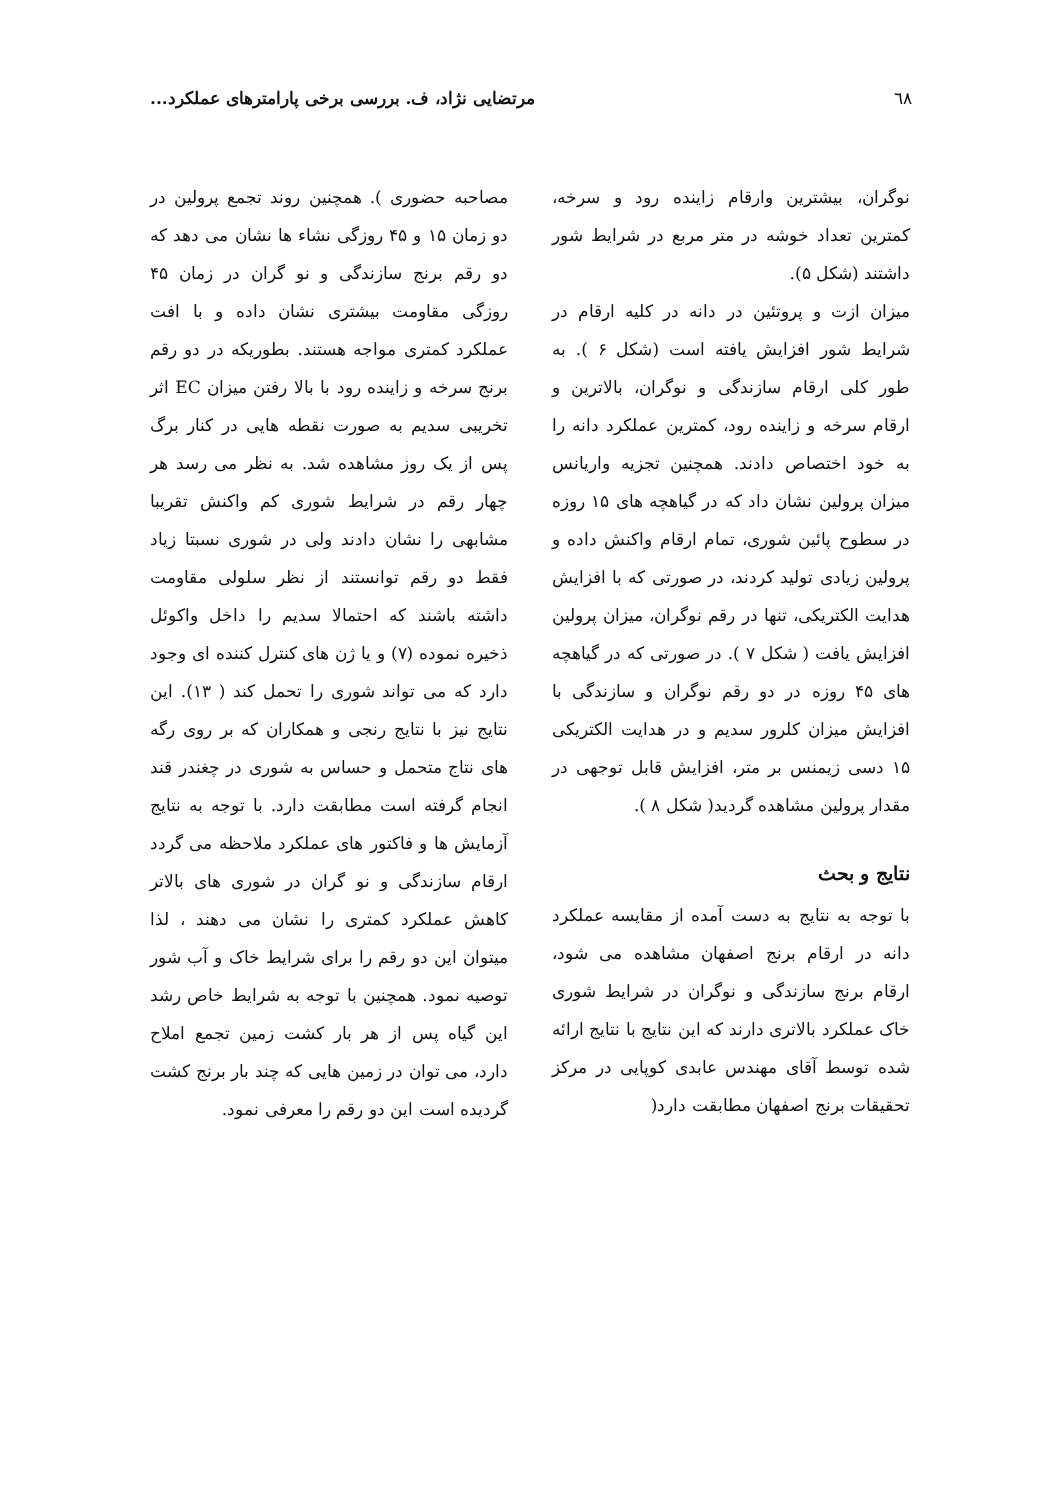٦٨ مرتضایی نژاد، ف. بررسی برخی پارامترهای عملکرد...
نوگران، بیشترین وارقام زاینده رود و سرخه، کمترین تعداد خوشه در متر مربع در شرایط شور داشتند (شکل ۵).
میزان ازت و پروتئین در دانه در کلیه ارقام در شرایط شور افزایش یافته است (شکل ۶ ). به طور کلی ارقام سازندگی و نوگران، بالاترین و ارقام سرخه و زاینده رود، کمترین عملکرد دانه را به خود اختصاص دادند. همچنین تجزیه واریانس میزان پرولین نشان داد که در گیاهچه های ۱۵ روزه در سطوح پائین شوری، تمام ارقام واکنش داده و پرولین زیادی تولید کردند، در صورتی که با افزایش هدایت الکتریکی، تنها در رقم نوگران، میزان پرولین افزایش یافت ( شکل ۷ ). در صورتی که در گیاهچه های ۴۵ روزه در دو رقم نوگران و سازندگی با افزایش میزان کلرور سدیم و در هدایت الکتریکی ۱۵ دسی زیمنس بر متر، افزایش قابل توجهی در مقدار پرولین مشاهده گردید( شکل ۸ ).
نتایج و بحث
با توجه به نتایج به دست آمده از مقایسه عملکرد دانه در ارقام برنج اصفهان مشاهده می شود، ارقام برنج سازندگی و نوگران در شرایط شوری خاک عملکرد بالاتری دارند که این نتایج با نتایج ارائه شده توسط آقای مهندس عابدی کوپایی در مرکز تحقیقات برنج اصفهان مطابقت دارد(
مصاحبه حضوری ). همچنین روند تجمع پرولین در دو زمان ۱۵ و ۴۵ روزگی نشاء ها نشان می دهد که دو رقم برنج سازندگی و نو گران در زمان ۴۵ روزگی مقاومت بیشتری نشان داده و با افت عملکرد کمتری مواجه هستند. بطوریکه در دو رقم برنج سرخه و زاینده رود با بالا رفتن میزان EC اثر تخریبی سدیم به صورت نقطه هایی در کنار برگ پس از یک روز مشاهده شد. به نظر می رسد هر چهار رقم در شرایط شوری کم واکنش تقریبا مشابهی را نشان دادند ولی در شوری نسبتا زیاد فقط دو رقم توانستند از نظر سلولی مقاومت داشته باشند که احتمالا سدیم را داخل واکوئل ذخیره نموده (۷) و یا ژن های کنترل کننده ای وجود دارد که می تواند شوری را تحمل کند ( ۱۳). این نتایج نیز با نتایج رنجی و همکاران که بر روی رگه های نتاج متحمل و حساس به شوری در چغندر قند انجام گرفته است مطابقت دارد. با توجه به نتایج آزمایش ها و فاکتور های عملکرد ملاحظه می گردد ارقام سازندگی و نو گران در شوری های بالاتر کاهش عملکرد کمتری را نشان می دهند ، لذا میتوان این دو رقم را برای شرایط خاک و آب شور توصیه نمود. همچنین با توجه به شرایط خاص رشد این گیاه پس از هر بار کشت زمین تجمع املاح دارد، می توان در زمین هایی که چند بار برنج کشت گردیده است این دو رقم را معرفی نمود.